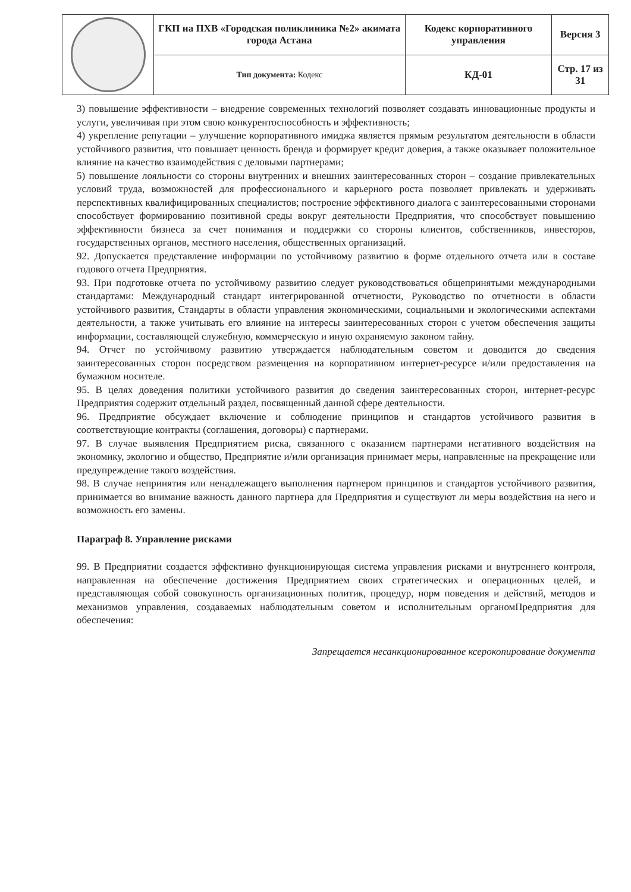| | ГКП на ПХВ «Городская поликлиника №2» акимата города Астана | Кодекс корпоративного управления | Версия 3 |
| | Тип документа: Кодекс | КД-01 | Стр. 17 из 31 |
3) повышение эффективности – внедрение современных технологий позволяет создавать инновационные продукты и услуги, увеличивая при этом свою конкурентоспособность и эффективность;
4) укрепление репутации – улучшение корпоративного имиджа является прямым результатом деятельности в области устойчивого развития, что повышает ценность бренда и формирует кредит доверия, а также оказывает положительное влияние на качество взаимодействия с деловыми партнерами;
5) повышение лояльности со стороны внутренних и внешних заинтересованных сторон – создание привлекательных условий труда, возможностей для профессионального и карьерного роста позволяет привлекать и удерживать перспективных квалифицированных специалистов; построение эффективного диалога с заинтересованными сторонами способствует формированию позитивной среды вокруг деятельности Предприятия, что способствует повышению эффективности бизнеса за счет понимания и поддержки со стороны клиентов, собственников, инвесторов, государственных органов, местного населения, общественных организаций.
92. Допускается представление информации по устойчивому развитию в форме отдельного отчета или в составе годового отчета Предприятия.
93. При подготовке отчета по устойчивому развитию следует руководствоваться общепринятыми международными стандартами: Международный стандарт интегрированной отчетности, Руководство по отчетности в области устойчивого развития, Стандарты в области управления экономическими, социальными и экологическими аспектами деятельности, а также учитывать его влияние на интересы заинтересованных сторон с учетом обеспечения защиты информации, составляющей служебную, коммерческую и иную охраняемую законом тайну.
94. Отчет по устойчивому развитию утверждается наблюдательным советом и доводится до сведения заинтересованных сторон посредством размещения на корпоративном интернет-ресурсе и/или предоставления на бумажном носителе.
95. В целях доведения политики устойчивого развития до сведения заинтересованных сторон, интернет-ресурс Предприятия содержит отдельный раздел, посвященный данной сфере деятельности.
96. Предприятие обсуждает включение и соблюдение принципов и стандартов устойчивого развития в соответствующие контракты (соглашения, договоры) с партнерами.
97. В случае выявления Предприятием риска, связанного с оказанием партнерами негативного воздействия на экономику, экологию и общество, Предприятие и/или организация принимает меры, направленные на прекращение или предупреждение такого воздействия.
98. В случае непринятия или ненадлежащего выполнения партнером принципов и стандартов устойчивого развития, принимается во внимание важность данного партнера для Предприятия и существуют ли меры воздействия на него и возможность его замены.
Параграф 8. Управление рисками
99. В Предприятии создается эффективно функционирующая система управления рисками и внутреннего контроля, направленная на обеспечение достижения Предприятием своих стратегических и операционных целей, и представляющая собой совокупность организационных политик, процедур, норм поведения и действий, методов и механизмов управления, создаваемых наблюдательным советом и исполнительным органомПредприятия для обеспечения:
Запрещается несанкционированное ксерокопирование документа